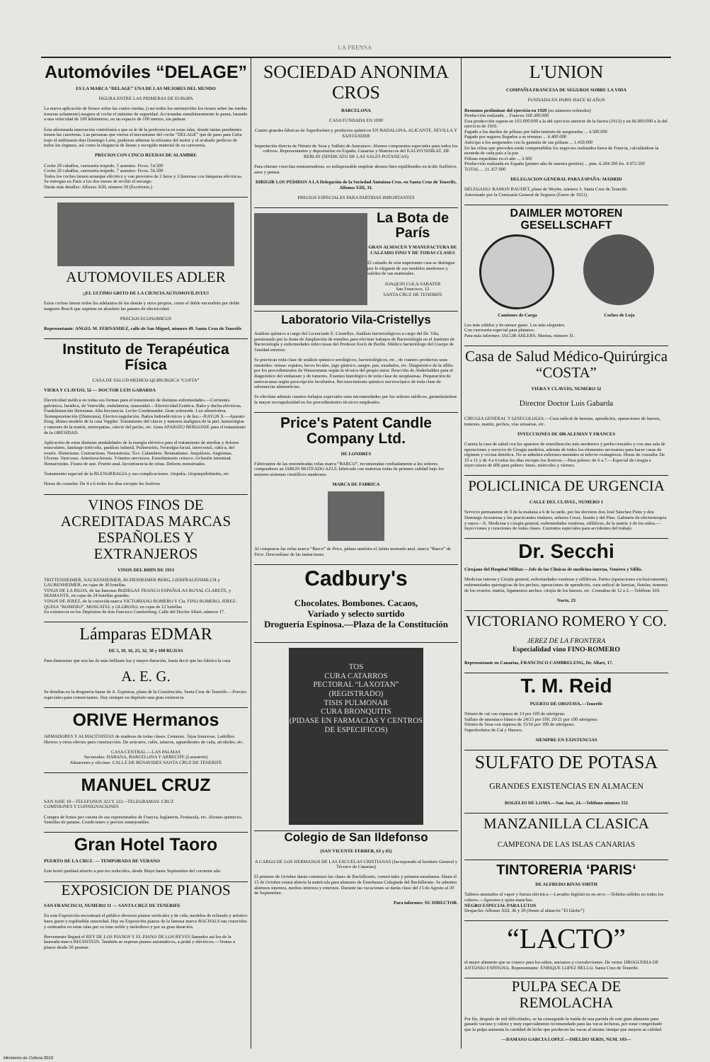LA PRENSA
Automóviles “DELAGE”
ES LA MARCA “DELAGE” UNA DE LAS MEJORES DEL MUNDO
FIGURA ENTRE LAS PRIMERAS DE EUROPA
La nueva aplicación de frenos sobre las cuatro ruedas, (casi todos los automóviles los tienen sobre las ruedas traseras solamente) asegura al coche el máximo de seguridad. Accionadas simultáneamente lo paran, lanzado a una velocidad de 100 kilómetros, en un espacio de 100 metros, sin patinar.
Esta afortunada innovación contribuirá a que se le dé la preferencia en estas islas, donde tantas pendientes tienen las carreteras. Las personas que vieron el mecanismo del coche “DELAGE” que de paso para Cuba trajo el millonario don Domingo León, pudieron admirar la robustez del motor y el acabado perfecto de todos los órganos, así como la elegancia de líneas y escogido material de su carrosería.
PRECIOS CON CINCO RUEDAS DE ALAMBRE
Coche 20 caballos, carrosería torpedo, 5 asientos: Frcos. 54.500
Coche 20 caballos, carrosería torpedo, 7 asientos: Frcos. 56.500
Todos los coches tienen arranque eléctrico y van provistos de 2 faros y 3 linternas con lámparas eléctricas.
Se entregan en París a los dos meses de recibir el encargo.
Darán más detalles: Alfonso XIII, número 39 (Escritorio.)
AUTOMOVILES ADLER
¡¡EL ULTIMO GRITO DE LA CIENCIA AUTOMOVILISTA!!
Estos coches tienen todos los adelantos de los demás y otros propios, como el doble encendido por doble magneto Bosch que suprime en absoluto las pannes de electricidad.
PRECIOS ECONOMICOS
Representante: ANGEL M. FERNANDEZ, calle de San Miguel, número 49. Santa Cruz de Tenerife
Instituto de Terapéutica Física
CASA DE SALUD MEDICO-QUIRURGICA “COSTA”
VIERA Y CLAVIJO, 52 — DOCTOR LUIS GABARDA
Electricidad médica en todas sus formas para el tratamiento de distintas enfermedades.—Corrientes galvánica, farádica, de Vatewille, ondulatoria, sinusoidal.—Electricidad Estática. Baño y ducha eléctricas. Franklinización Hertziana. Alta frecuencia. Lecho Condensador. Gran solenoide. Luz ultravioleta. Termopenetración (Diatermia). Electrocoagulación. Baños hidroeléctricos y de luz.—RAYOS X.—Aparato King, último modelo de la casa Vappler. Tratamiento del cáncer y tumores malignos de la piel, hemorrágias y tumores de la matriz, metropatías, cáncer del pecho, etc. Gran APARATO BERGONIE para el tratamiento de la OBESIDAD.
Aplicación de estas distintas modalidades de la energía eléctrica para el tratamiento de atrofias y dolores musculares, lumbago torticolis, parálisis infantil, Polineuritis, Neuralgia facial, intercostal, ciática, del ovario. Histerismo. Contracturas. Neurastenia. Tics. Calambres. Reumatismo. Anquilosis. Angiomas. Ulceras. Varicosas. Arterioesclerosis. Vómitos nerviosos. Estreñimiento crónico. Oclusión intestinal. Hemorroides. Fisura de ano. Prurito anal. Incontinencia de orina. Dolores menstruales.
Tratamiento especial de la BLENORRAGIA y sus complicaciones. Orquitis, Orquiepididimitis, etc.
Horas de consulta: De 4 a 6 todos los días excepto los festivos
VINOS FINOS DE ACREDITADAS MARCAS ESPAÑOLES Y EXTRANJEROS
VINOS DEL RHIN DE 1913
TRITTENHEIMER, NACKENHEIMER, RUDESHEIMER BERG, LIEBFRAUENMILCH y LAUBENHEIMER, en cajas de 30 botellas.
VINOS DE LA RIOJA, de las famosas BODEGAS FRANCO ESPAÑOLAS ROYAL CLARETE, y DIAMANTE, en cajas de 24 botellas grandes.
VINOS DE JEREZ, de la conocida marca VICTORIANO ROMERO Y Cía. FINO ROMERO, JEREZ-QUINA “ROMERO”, MOSCATEL y OLOROSO, en cajas de 12 botellas
En existencia en los Depósitos de don Fancisco Cambreleng, Calle del Doctor Allart, número 17.
Lámparas EDMAR
DE 5, 10, 16, 25, 32, 50 y 100 BUJIAS
Para demostrar que son las de más brillante luz y mayor duración, basta decir que las fabrica la casa
A. E. G.
Se detallan en la droguería-bazar de A. Espinosa, plaza de la Constitución, Santa Cruz de Tenerife.—Precios especiales para comerciantes. Hay siempre en depósito una gran existencia.
ORIVE Hermanos
ARMADORES Y ALMACENISTAS de maderas de todas clases. Cemento. Tejas francesas. Ladrillos. Hierros y otros efectos para construcción. De azúcares, cafés, tabacos, aguardientes de caña, alcoholes, etc.
CASA CENTRAL.—LAS PALMAS
Sucursales: HABANA, BARCELONA Y ARRECIFE (Lanzarote)
Almacenes y oficinas: CALLE DE BENAVIDES SANTA CRUZ DE TENERIFE
MANUEL CRUZ
SAN JOSE 10—TELEFONOS 322 Y 222—TELEGRAMAS: CRUZ
COMISIONES Y CONSIGNACIONES
Compra de frutos por cuenta de sus representados de Francia, Inglaterra, Península, etc. Abonos químicos. Semillas de patatas. Condiciones y precios inmejorables.
Gran Hotel Taoro
PUERTO DE LA CRUZ. — TEMPORADA DE VERANO
Este hotel quedará abierto a precios reducidos, desde Mayo hasta Septiembre del corriente año.
EXPOSICION DE PIANOS
SAN FRANCISCO, NUMERO 11 — SANTA CRUZ DE TENERIFE
En esta Exposición encontrará el público diversos pianos verticales y de cola, modelos de refinado y artístico buen gusto y espléndida sonoridad. Hay en Exposición pianos de la famosa marca BACHALS tan conocidos y estimados en estas islas por su tono noble y melodioso y por su gran duración.
Brevemente llegará el REY DE LOS PIANOS Y EL PIANO DE LOS REYES llamados así los de la laureada marca BECHSTEIN. También se esperan pianos automáticos, a pedal y eléctricos.—Ventas a plazos desde 50 pesetas.
SOCIEDAD ANONIMA CROS
BARCELONA
CASA FUNDADA EN 1880
Cuatro grandes fábricas de Superfosfato y productos químicos EN BADALONA, ALICANTE, SEVILLA Y SANTANDER
Importación directa de Nitrato de Sosa y Sulfato de Amoniaco. Abonos compuestos especiales para todos los cultivos. Representantes y depositarios en España, Canarias y Marruecos del KALISYNDIKAT, DE BERLIN (SINDICATO DE LAS SALES POTASICAS)
Para obtener cosechas remuneradoras, es indispensable emplear abonos bien equilibrados en ácido fosfórico, azoe y potasa.
DIRIGIR LOS PEDIDOS A LA Delegación de la Sociedad Anónima Cros. en Santa Cruz de Tenerife, Alfonso XIII, 31.
PRECIOS ESPECIALES PARA PARTIDAS IMPORTANTES
La Bota de París
GRAN ALMACEN Y MANUFACTURA DE CALZADO FINO Y DE TODAS CLASES
El calzado de esta importante casa se distingue por lo elegante de sus modelos modernos y solidez de sus materiales.
JOAQUIN COLA SABATER
San Francisco, 12
SANTA CRUZ DE TENERIFE
Laboratorio Vila-Cristellys
Análisis químico a cargo del Licenciado E. Cristellys. Análisis bacteriológicos a cargo del Dr. Vila, pensionado por la Junta de Ampliación de estudios para efectuar trabajos de Bacteriología en el Instituto de Bacteriología y enfermedades infecciosas del Profesor Koch de Berlín. Médico bacteriólogo del Cuerpo de Sanidad exterior.
Se practican toda clase de análisis químico serológicos, bacteriológicos, etc., de cuantos productos sean remitidos: orinas: esputos, heces fecales, jugo gástrico, sangre, pus, exudados, etc. Diagnóstico de la sífilis por los procedimientos de Wassermann según la técnica del propio autor. Reacción de Abderhalden para el diagnóstico del embarazo y de tumores. Examen histológico de toda clase de neoplasmas. Preparación de autovacunas según prescripción facultativa. Reconocimiento químico microscópico de toda clase de substancias alimenticias.
Se efectúan además cuantos trabajos especiales sean encomendados por los señores médicos, garantizándose la mayor escrupulosidad en los procedimientos técnicos empleados.
Price's Patent Candle Company Ltd.
DE LONDRES
Fabricantes de las renombradas velas marca “BARCO”, recomiendan confiadamente a los señores compradores su JABON MOTEADO AZUL fabricado con materias todas de primera calidad bajo los mejores sistemas científicos modernos.
MARCA DE FABRICA
Al comprarse las velas marca “Barco” de Price, pídase también el Jabón moteado azul, marca “Barco” de Price. Desconfíase de las imitaciones.
Cadbury's
Chocolates. Bombones. Cacaos,
Variado y selecto surtido
Droguería Espinosa.—Plaza de la Constitución
TOS
CURA CATARROS
PECTORAL “LAXOTAN” (REGISTRADO)
TISIS PULMONAR
CURA BRONQUITIS
(PIDASE EN FARMACIAS Y CENTROS DE ESPECIFICOS)
Colegio de San Ildefonso
(SAN VICENTE FERRER, 63 y 65)
A CARGO DE LOS HERMANOS DE LAS ESCUELAS CRISTIANAS (Incorporado al Instituto General y Técnico de Canarias)
El primero de Octubre darán comienzo las clases de Bachillerato, comerciales y primera enseñanza. Hasta el 15 de Octubre estará abierta la matrícula para alumnos de Enseñanza Colegiada del Bachillerato. Se admiten alumnos internos, medios internos y externos. Durante las vacaciones se darán clase del 15 de Agosto al 20 de Septiembre.
Para informes: SU DIRECTOR.
L'UNION
COMPAÑIA FRANCESA DE SEGUROS SOBRE LA VIDA
FUNDADA EN PARIS HACE 92 AÑOS
Resumen preliminar del ejercicio en 1920 (en números redondos)
Producción realizada ... Francos 160.300.000
Esta producción supera en 102.800.000 a la del ejercicio anterior de la fuerra (1913) y en 66.000.000 a la del ejercicio de 1919.
Pagado a los dueños de pólizas por fallecimiento de asegurados ... 4.500.000
Pagado por seguros llegados a su término ... 6.400.000
Anticipo a los asegurados con la garantía de sus pólizas ... 1.450.000
En las cifras que preceden están comprendidos los negocios realizados fuera de Francia, calculándose la moneda de cada país a la par.
Pólizas expedidas en el año ... 3.500
Producción realizada en España (primer año de nuestra gestión) ... ptas. 6.384.500 frs. 4.972.500
TOTAL ... 11.357.000
DELEGACION GENERAL PARA ESPAÑA: MADRID
DELEGADO: RAMON BAUDET, plaza de Weyler, número 3. Santa Cruz de Tenerife.
Autorizado por la Comisaría General de Seguros (Enero de 1921).
DAIMLER MOTOREN GESELLSCHAFT
Camiones de Carga Coches de Lujo
Los más sólidos y de menor gasto. Los más elegantes.
Con carrosería especial para platanos.
Para más informes: JACOB AHLERS, Marina, número 31.
Casa de Salud Médico-Quirúrgica “COSTA”
VIERA Y CLAVIJO, NUMERO 52
Director Doctor Luis Gabarda
CIRUGIA GENERAL Y GINECOLOGIA.—Cura radical de hernias, apendicitis, operaciones de huesos, tumores, matriz, pechos, vías urinarias, etc.
INYECCIONES DE 606 ALEMAN Y FRANCES
Cuenta la casa de salud con los aparatos de esterilización más modernos y perfeccionados y con una sala de operaciones y servicio de Cirugía modelos, además de todos los elementos necesarios para hacer curas de régimen y cocina dietética. No se admiten enfermos mentales ni infecto contagiosos. Horas de consulta: De 10 a 11 y de 4 a 6 todos los días excepto los festivos.—Para pobres: de 6 a 7.—Especial de cirugía e inyecciones de 606 para pobres: lunes, miércoles y viernes.
POLICLINICA DE URGENCIA
CALLE DEL CLAVEL, NUMERO 1
Servicio permanente de 8 de la mañana a 6 de la tarde, por los doctores don José Sánchez Pinto y don Domingo Arozarena y los practicantes titulares, señores Cossi, Jurado y del Pino. Gabinete de electroterapia y rayos—X. Medicina y cirugía general, enfermedades venéreas, sifilíticas, de la matriz y de los niños.—Inyecciones y curaciones de todas clases. Contratos especiales para accidentes del trabajo.
Dr. Secchi
Cirujano del Hospital Militar.—Jefe de las Clínicas de medicina interna, Venéreo y Sífilis.
Medicina interna y Cirujía general, enfermedades venéreas y sifilíticas. Partos (operaciones exclusivamente), enfermedades quirúrgicas de los pechos, operaciones de apendicitis, cura radical de hernias, fístulas, tumores de los ovarios, matriz, ligamentos anchos, cirujía de los huesos, etc. Consultas de 12 a 2.—Teléfono 339.
Norte, 23
VICTORIANO ROMERO Y CO.
JEREZ DE LA FRONTERA
Especialidad vino FINO-ROMERO
Representante en Canarias, FRANCISCO CAMBRELENG, Dr. Allart, 17.
T. M. Reid
PUERTO DE OROTAVA.—Tenerife
Nitrato de cal con riqueza de 13 por 100 de nitrógeno.
Sulfato de amoniaco blanco de 24/25 por 100, 20/21 por 100 nitrógeno.
Nitrato de Sosa con riqueza de 15/16 por 100 de nitrógeno.
Superfosfatos de Cal y Huesos.
SIEMPRE EN EXISTENCIAS
SULFATO DE POTASA
GRANDES EXISTENCIAS EN ALMACEN
ROGELIO DE LOMA.—San José, 24.—Teléfono número 552
MANZANILLA CLASICA
CAMPEONA DE LAS ISLAS CANARIAS
TINTORERIA ‘PARIS‘
DE ALFREDO RIVAS SMITH
Talleres montados al vapor y fuerza eléctrica.—Lavados higiénicos en seco.—Teñidos sólidos en todos los colores.—Aprestos y quita-manchas.
NEGRO ESPECIAL PARA LUTOS
Despacho: Alfonso XIII, 36 y 38 (frente al almacén “El Globo”)
“LACTO”
el mejor alimento que se conoce para los niños, ancianos y convalecientes. De venta: DROGUERIA DE ANTONIO ESPINOSA. Representante: ENRIQUE LOPEZ BELLO. Santa Cruz de Tenerife.
PULPA SECA DE REMOLACHA
Por fin, después de mil dificultades, se ha conseguido la traída de una partida de este gran alimento para ganado vacuno y cabrío y muy especialmente recomendado para las vacas lecheras, por estar comprobado que la pulpa aumenta la cantidad de leche que producen las vacas al mismo tiempo que mejora su calidad.
—DAMASO GARCIA LOPEZ.—IMELDO SERIS, NUM. 103—
Ministerio de Cultura 2010